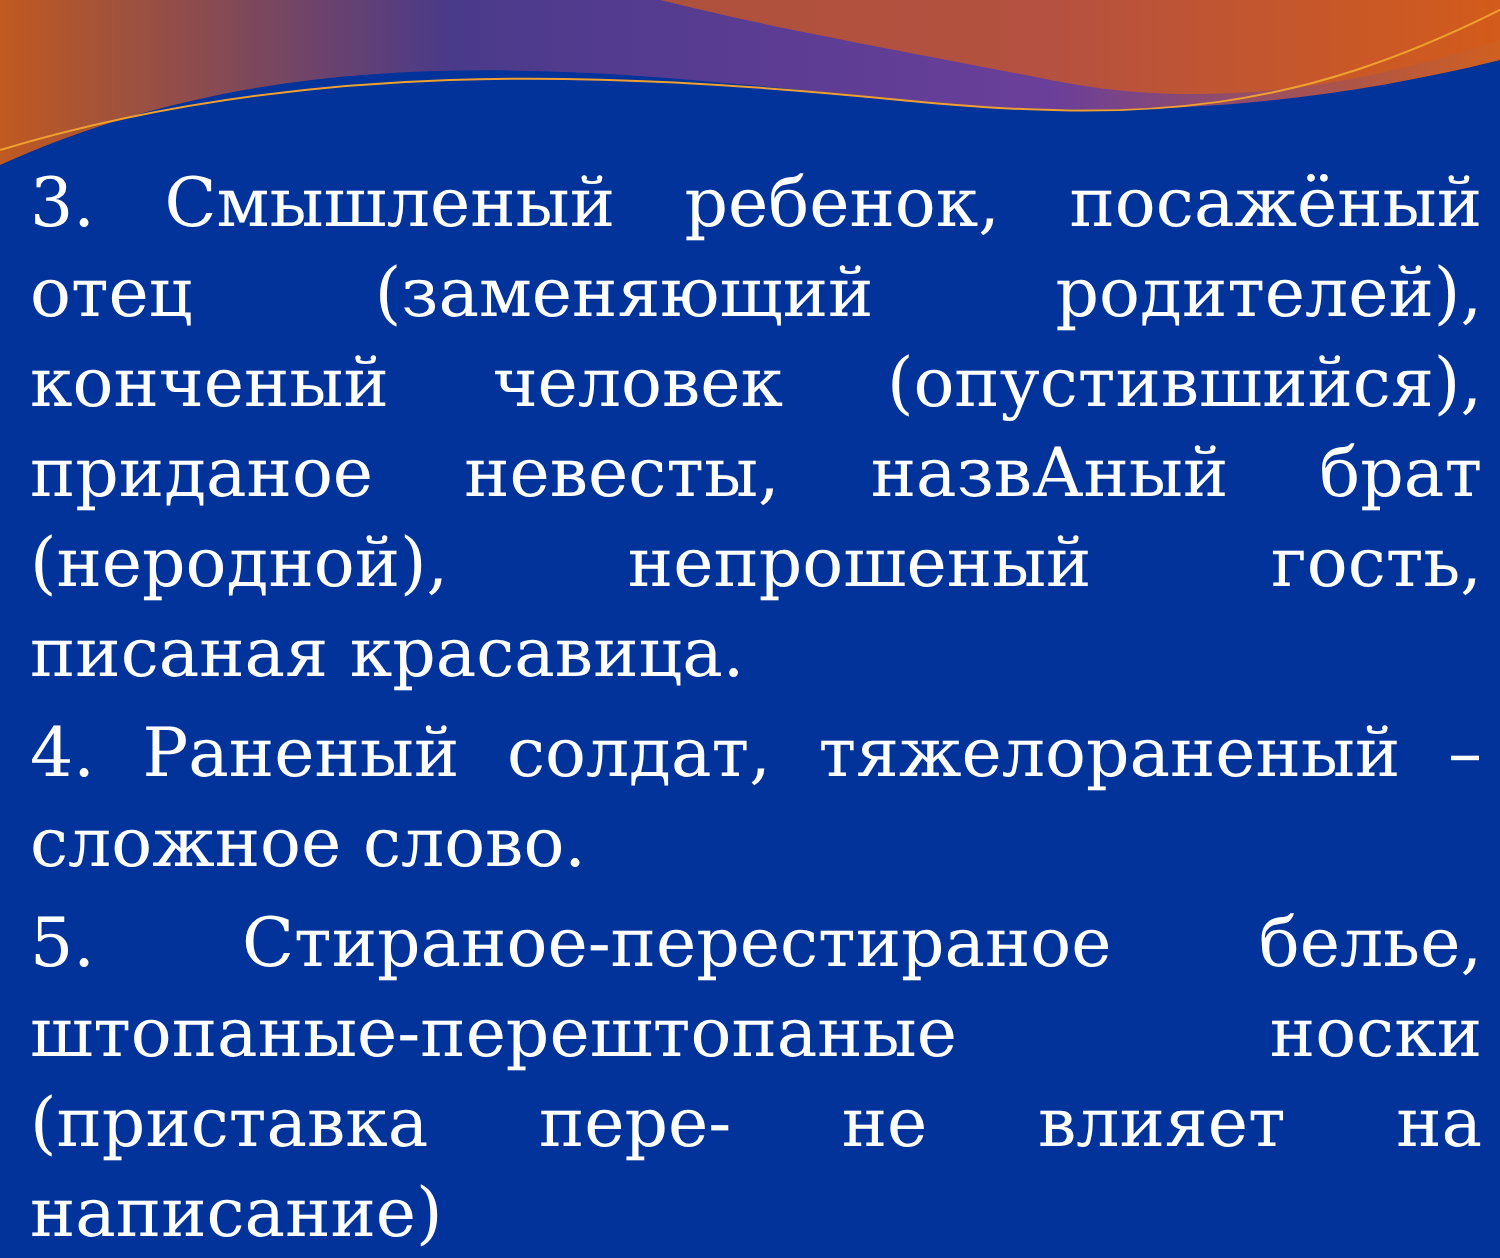3. Смышленый ребенок, посажёный отец (заменяющий родителей), конченый человек (опустившийся), приданое невесты, назвАный брат (неродной), непрошеный гость, писаная красавица.
4. Раненый солдат, тяжелораненый – сложное слово.
5. Стираное-перестираное белье, штопаные-перештопаные носки (приставка пере- не влияет на написание)